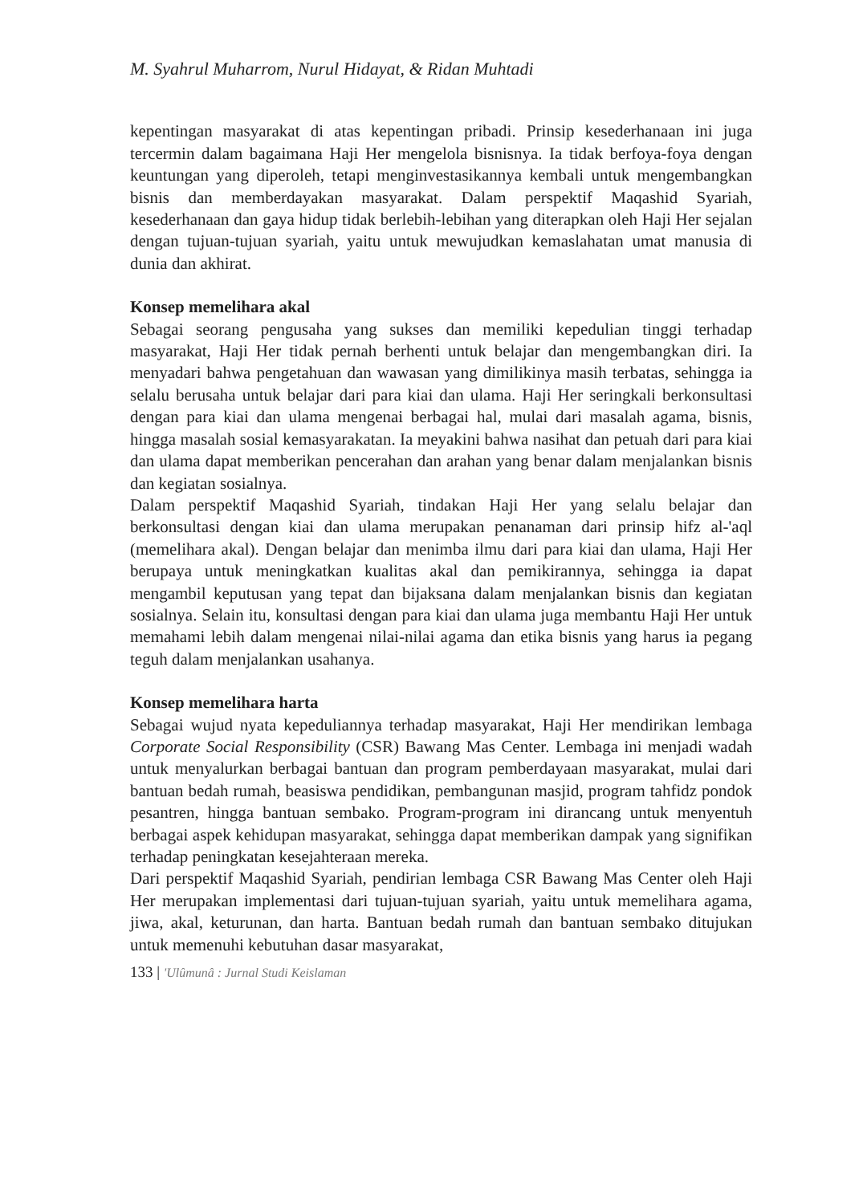M. Syahrul Muharrom, Nurul Hidayat, & Ridan Muhtadi
kepentingan masyarakat di atas kepentingan pribadi. Prinsip kesederhanaan ini juga tercermin dalam bagaimana Haji Her mengelola bisnisnya. Ia tidak berfoya-foya dengan keuntungan yang diperoleh, tetapi menginvestasikannya kembali untuk mengembangkan bisnis dan memberdayakan masyarakat. Dalam perspektif Maqashid Syariah, kesederhanaan dan gaya hidup tidak berlebih-lebihan yang diterapkan oleh Haji Her sejalan dengan tujuan-tujuan syariah, yaitu untuk mewujudkan kemaslahatan umat manusia di dunia dan akhirat.
Konsep memelihara akal
Sebagai seorang pengusaha yang sukses dan memiliki kepedulian tinggi terhadap masyarakat, Haji Her tidak pernah berhenti untuk belajar dan mengembangkan diri. Ia menyadari bahwa pengetahuan dan wawasan yang dimilikinya masih terbatas, sehingga ia selalu berusaha untuk belajar dari para kiai dan ulama. Haji Her seringkali berkonsultasi dengan para kiai dan ulama mengenai berbagai hal, mulai dari masalah agama, bisnis, hingga masalah sosial kemasyarakatan. Ia meyakini bahwa nasihat dan petuah dari para kiai dan ulama dapat memberikan pencerahan dan arahan yang benar dalam menjalankan bisnis dan kegiatan sosialnya.
Dalam perspektif Maqashid Syariah, tindakan Haji Her yang selalu belajar dan berkonsultasi dengan kiai dan ulama merupakan penanaman dari prinsip hifz al-'aql (memelihara akal). Dengan belajar dan menimba ilmu dari para kiai dan ulama, Haji Her berupaya untuk meningkatkan kualitas akal dan pemikirannya, sehingga ia dapat mengambil keputusan yang tepat dan bijaksana dalam menjalankan bisnis dan kegiatan sosialnya. Selain itu, konsultasi dengan para kiai dan ulama juga membantu Haji Her untuk memahami lebih dalam mengenai nilai-nilai agama dan etika bisnis yang harus ia pegang teguh dalam menjalankan usahanya.
Konsep memelihara harta
Sebagai wujud nyata kepeduliannya terhadap masyarakat, Haji Her mendirikan lembaga Corporate Social Responsibility (CSR) Bawang Mas Center. Lembaga ini menjadi wadah untuk menyalurkan berbagai bantuan dan program pemberdayaan masyarakat, mulai dari bantuan bedah rumah, beasiswa pendidikan, pembangunan masjid, program tahfidz pondok pesantren, hingga bantuan sembako. Program-program ini dirancang untuk menyentuh berbagai aspek kehidupan masyarakat, sehingga dapat memberikan dampak yang signifikan terhadap peningkatan kesejahteraan mereka.
Dari perspektif Maqashid Syariah, pendirian lembaga CSR Bawang Mas Center oleh Haji Her merupakan implementasi dari tujuan-tujuan syariah, yaitu untuk memelihara agama, jiwa, akal, keturunan, dan harta. Bantuan bedah rumah dan bantuan sembako ditujukan untuk memenuhi kebutuhan dasar masyarakat,
133 | 'Ulûmunâ : Jurnal Studi Keislaman